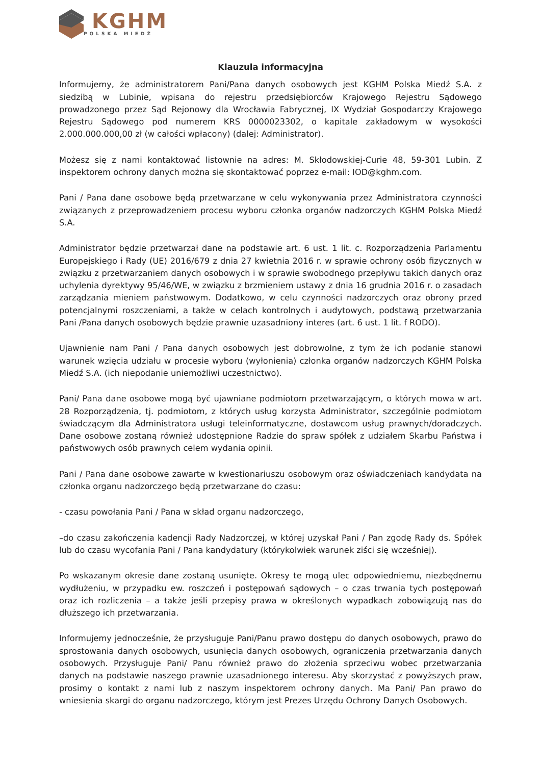KGHM
POLSKA MIEDŹ
Klauzula informacyjna
Informujemy, że administratorem Pani/Pana danych osobowych jest KGHM Polska Miedź S.A. z siedzibą w Lubinie, wpisana do rejestru przedsiębiorców Krajowego Rejestru Sądowego prowadzonego przez Sąd Rejonowy dla Wrocławia Fabrycznej, IX Wydział Gospodarczy Krajowego Rejestru Sądowego pod numerem KRS 0000023302, o kapitale zakładowym w wysokości 2.000.000.000,00 zł (w całości wpłacony) (dalej: Administrator).
Możesz się z nami kontaktować listownie na adres: M. Skłodowskiej-Curie 48, 59-301 Lubin. Z inspektorem ochrony danych można się skontaktować poprzez e-mail: IOD@kghm.com.
Pani / Pana dane osobowe będą przetwarzane w celu wykonywania przez Administratora czynności związanych z przeprowadzeniem procesu wyboru członka organów nadzorczych KGHM Polska Miedź S.A.
Administrator będzie przetwarzał dane na podstawie art. 6 ust. 1 lit. c. Rozporządzenia Parlamentu Europejskiego i Rady (UE) 2016/679 z dnia 27 kwietnia 2016 r. w sprawie ochrony osób fizycznych w związku z przetwarzaniem danych osobowych i w sprawie swobodnego przepływu takich danych oraz uchylenia dyrektywy 95/46/WE, w związku z brzmieniem ustawy z dnia 16 grudnia 2016 r. o zasadach zarządzania mieniem państwowym. Dodatkowo, w celu czynności nadzorczych oraz obrony przed potencjalnymi roszczeniami, a także w celach kontrolnych i audytowych, podstawą przetwarzania Pani /Pana danych osobowych będzie prawnie uzasadniony interes (art. 6 ust. 1 lit. f RODO).
Ujawnienie nam Pani / Pana danych osobowych jest dobrowolne, z tym że ich podanie stanowi warunek wzięcia udziału w procesie wyboru (wyłonienia) członka organów nadzorczych KGHM Polska Miedź S.A. (ich niepodanie uniemożliwi uczestnictwo).
Pani/ Pana dane osobowe mogą być ujawniane podmiotom przetwarzającym, o których mowa w art. 28 Rozporządzenia, tj. podmiotom, z których usług korzysta Administrator, szczególnie podmiotom świadczącym dla Administratora usługi teleinformatyczne, dostawcom usług prawnych/doradczych. Dane osobowe zostaną również udostępnione Radzie do spraw spółek z udziałem Skarbu Państwa i państwowych osób prawnych celem wydania opinii.
Pani / Pana dane osobowe zawarte w kwestionariuszu osobowym oraz oświadczeniach kandydata na członka organu nadzorczego będą przetwarzane do czasu:
- czasu powołania Pani / Pana w skład organu nadzorczego,
–do czasu zakończenia kadencji Rady Nadzorczej, w której uzyskał Pani / Pan zgodę Rady ds. Spółek lub do czasu wycofania Pani / Pana kandydatury (którykolwiek warunek ziści się wcześniej).
Po wskazanym okresie dane zostaną usunięte. Okresy te mogą ulec odpowiedniemu, niezbędnemu wydłużeniu, w przypadku ew. roszczeń i postępowań sądowych – o czas trwania tych postępowań oraz ich rozliczenia – a także jeśli przepisy prawa w określonych wypadkach zobowiązują nas do dłuższego ich przetwarzania.
Informujemy jednocześnie, że przysługuje Pani/Panu prawo dostępu do danych osobowych, prawo do sprostowania danych osobowych, usunięcia danych osobowych, ograniczenia przetwarzania danych osobowych. Przysługuje Pani/ Panu również prawo do złożenia sprzeciwu wobec przetwarzania danych na podstawie naszego prawnie uzasadnionego interesu. Aby skorzystać z powyższych praw, prosimy o kontakt z nami lub z naszym inspektorem ochrony danych. Ma Pani/ Pan prawo do wniesienia skargi do organu nadzorczego, którym jest Prezes Urzędu Ochrony Danych Osobowych.